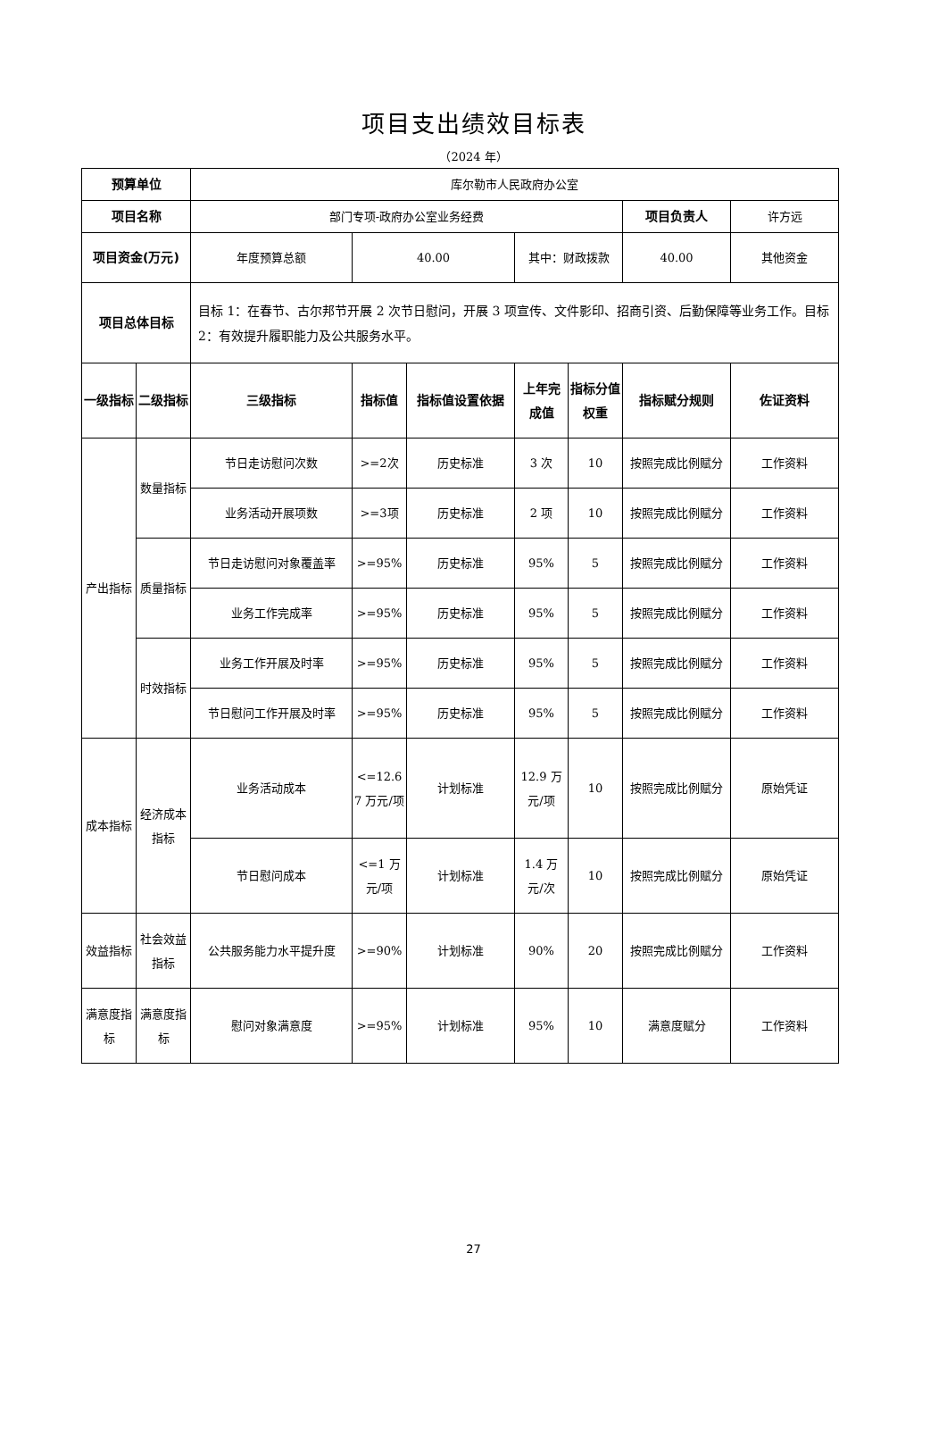项目支出绩效目标表
（2024 年）
| 预算单位 | | 库尔勒市人民政府办公室 | | | | | | |
| 项目名称 | | 部门专项-政府办公室业务经费 | | | | | 项目负责人 | 许方远 |
| 项目资金(万元) | | 年度预算总额 | 40.00 | | 其中：财政拨款 | | 40.00 | 其他资金 |
| 项目总体目标 | | 目标 1：在春节、古尔邦节开展 2 次节日慰问，开展 3 项宣传、文件影印、招商引资、后勤保障等业务工作。目标 2：有效提升履职能力及公共服务水平。 | | | | | | |
| 一级指标 | 二级指标 | 三级指标 | 指标值 | 指标值设置依据 | 上年完成值 | 指标分值权重 | 指标赋分规则 | 佐证资料 |
| 产出指标 | 数量指标 | 节日走访慰问次数 | >=2次 | 历史标准 | 3 次 | 10 | 按照完成比例赋分 | 工作资料 |
| | | 业务活动开展项数 | >=3项 | 历史标准 | 2 项 | 10 | 按照完成比例赋分 | 工作资料 |
| | 质量指标 | 节日走访慰问对象覆盖率 | >=95% | 历史标准 | 95% | 5 | 按照完成比例赋分 | 工作资料 |
| | | 业务工作完成率 | >=95% | 历史标准 | 95% | 5 | 按照完成比例赋分 | 工作资料 |
| | 时效指标 | 业务工作开展及时率 | >=95% | 历史标准 | 95% | 5 | 按照完成比例赋分 | 工作资料 |
| | | 节日慰问工作开展及时率 | >=95% | 历史标准 | 95% | 5 | 按照完成比例赋分 | 工作资料 |
| 成本指标 | 经济成本指标 | 业务活动成本 | <=12.67 万元/项 | 计划标准 | 12.9 万元/项 | 10 | 按照完成比例赋分 | 原始凭证 |
| | | 节日慰问成本 | <=1 万元/项 | 计划标准 | 1.4 万元/次 | 10 | 按照完成比例赋分 | 原始凭证 |
| 效益指标 | 社会效益指标 | 公共服务能力水平提升度 | >=90% | 计划标准 | 90% | 20 | 按照完成比例赋分 | 工作资料 |
| 满意度指标 | 满意度指标 | 慰问对象满意度 | >=95% | 计划标准 | 95% | 10 | 满意度赋分 | 工作资料 |
27